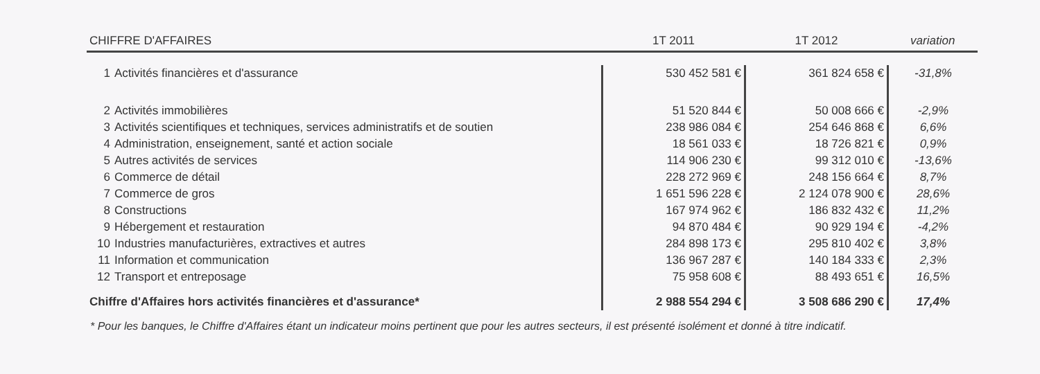| CHIFFRE D'AFFAIRES | | 1T 2011 | 1T 2012 | variation |
| --- | --- | --- | --- | --- |
| 1 | Activités financières et d'assurance | 530 452 581 € | 361 824 658 € | -31,8% |
| 2 | Activités immobilières | 51 520 844 € | 50 008 666 € | -2,9% |
| 3 | Activités scientifiques et techniques, services administratifs et de soutien | 238 986 084 € | 254 646 868 € | 6,6% |
| 4 | Administration, enseignement, santé et action sociale | 18 561 033 € | 18 726 821 € | 0,9% |
| 5 | Autres activités de services | 114 906 230 € | 99 312 010 € | -13,6% |
| 6 | Commerce de détail | 228 272 969 € | 248 156 664 € | 8,7% |
| 7 | Commerce de gros | 1 651 596 228 € | 2 124 078 900 € | 28,6% |
| 8 | Constructions | 167 974 962 € | 186 832 432 € | 11,2% |
| 9 | Hébergement et restauration | 94 870 484 € | 90 929 194 € | -4,2% |
| 10 | Industries manufacturières, extractives et autres | 284 898 173 € | 295 810 402 € | 3,8% |
| 11 | Information et communication | 136 967 287 € | 140 184 333 € | 2,3% |
| 12 | Transport et entreposage | 75 958 608 € | 88 493 651 € | 16,5% |
| Chiffre d'Affaires hors activités financières et d'assurance* | | 2 988 554 294 € | 3 508 686 290 € | 17,4% |
* Pour les banques, le Chiffre d'Affaires étant un indicateur moins pertinent que pour les autres secteurs, il est présenté isolément et donné à titre indicatif.